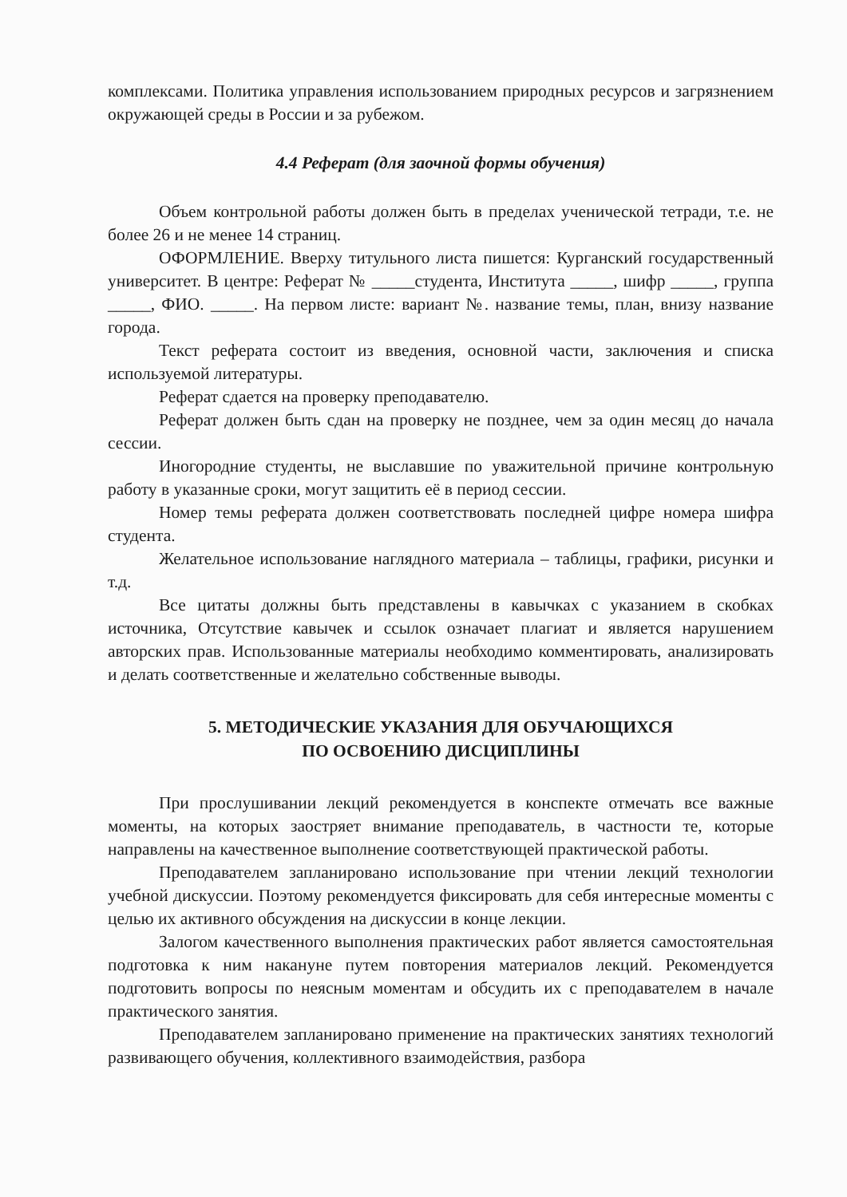комплексами. Политика управления использованием природных ресурсов и загрязнением окружающей среды в России и за рубежом.
4.4 Реферат (для заочной формы обучения)
Объем контрольной работы должен быть в пределах ученической тетради, т.е. не более 26 и не менее 14 страниц.
ОФОРМЛЕНИЕ. Вверху титульного листа пишется: Курганский государственный университет. В центре: Реферат № _____студента, Института _____, шифр _____, группа _____, ФИО. _____. На первом листе: вариант №. название темы, план, внизу название города.
Текст реферата состоит из введения, основной части, заключения и списка используемой литературы.
Реферат сдается на проверку преподавателю.
Реферат должен быть сдан на проверку не позднее, чем за один месяц до начала сессии.
Иногородние студенты, не выславшие по уважительной причине контрольную работу в указанные сроки, могут защитить её в период сессии.
Номер темы реферата должен соответствовать последней цифре номера шифра студента.
Желательное использование наглядного материала – таблицы, графики, рисунки и т.д.
Все цитаты должны быть представлены в кавычках с указанием в скобках источника, Отсутствие кавычек и ссылок означает плагиат и является нарушением авторских прав. Использованные материалы необходимо комментировать, анализировать и делать соответственные и желательно собственные выводы.
5. МЕТОДИЧЕСКИЕ УКАЗАНИЯ ДЛЯ ОБУЧАЮЩИХСЯ
ПО ОСВОЕНИЮ ДИСЦИПЛИНЫ
При прослушивании лекций рекомендуется в конспекте отмечать все важные моменты, на которых заостряет внимание преподаватель, в частности те, которые направлены на качественное выполнение соответствующей практической работы.
Преподавателем запланировано использование при чтении лекций технологии учебной дискуссии. Поэтому рекомендуется фиксировать для себя интересные моменты с целью их активного обсуждения на дискуссии в конце лекции.
Залогом качественного выполнения практических работ является самостоятельная подготовка к ним накануне путем повторения материалов лекций. Рекомендуется подготовить вопросы по неясным моментам и обсудить их с преподавателем в начале практического занятия.
Преподавателем запланировано применение на практических занятиях технологий развивающего обучения, коллективного взаимодействия, разбора